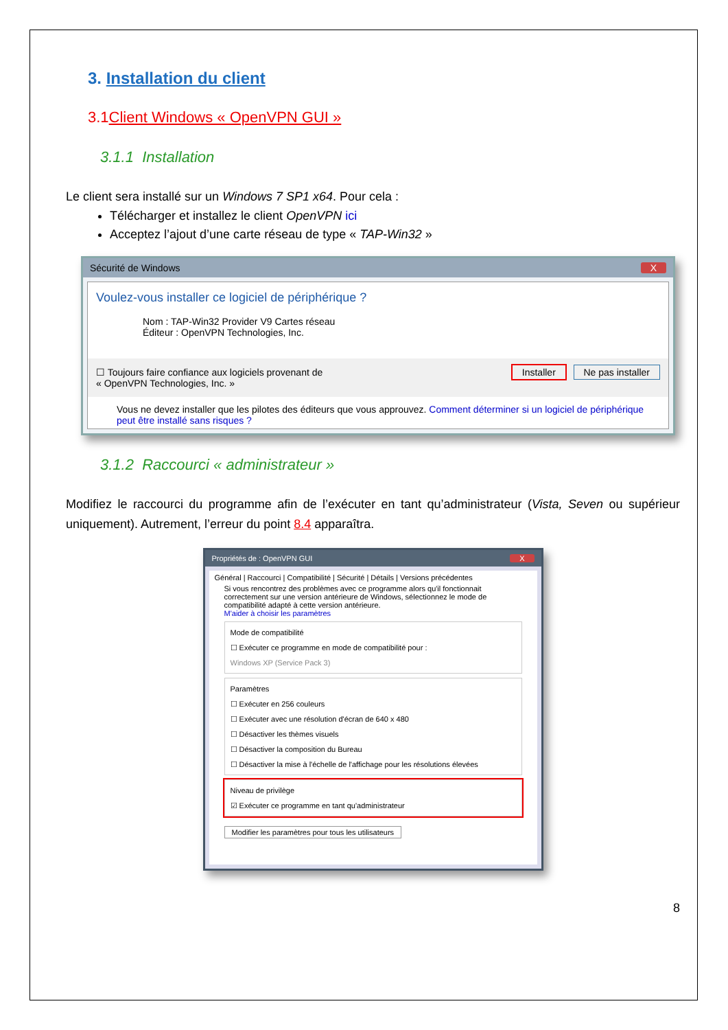3. Installation du client
3.1Client Windows « OpenVPN GUI »
3.1.1 Installation
Le client sera installé sur un Windows 7 SP1 x64. Pour cela :
Télécharger et installez le client OpenVPN ici
Acceptez l’ajout d’une carte réseau de type « TAP-Win32 »
Sécurité de Windows X
Voulez-vous installer ce logiciel de périphérique ?
Nom : TAP-Win32 Provider V9 Cartes réseau
Éditeur : OpenVPN Technologies, Inc.
☐ Toujours faire confiance aux logiciels provenant de
« OpenVPN Technologies, Inc. » Installer Ne pas installer
Vous ne devez installer que les pilotes des éditeurs que vous approuvez. Comment déterminer si un logiciel de périphérique peut être installé sans risques ?
3.1.2 Raccourci « administrateur »
Modifiez le raccourci du programme afin de l’exécuter en tant qu’administrateur (Vista, Seven ou supérieur uniquement). Autrement, l’erreur du point 8.4 apparaîtra.
Propriétés de : OpenVPN GUI X
Général | Raccourci | Compatibilité | Sécurité | Détails | Versions précédentes
Si vous rencontrez des problèmes avec ce programme alors qu'il fonctionnait correctement sur une version antérieure de Windows, sélectionnez le mode de compatibilité adapté à cette version antérieure.
M'aider à choisir les paramètres
Mode de compatibilité
☐ Exécuter ce programme en mode de compatibilité pour :
Windows XP (Service Pack 3)
Paramètres
☐ Exécuter en 256 couleurs
☐ Exécuter avec une résolution d'écran de 640 x 480
☐ Désactiver les thèmes visuels
☐ Désactiver la composition du Bureau
☐ Désactiver la mise à l'échelle de l'affichage pour les résolutions élevées
Niveau de privilège
☑ Exécuter ce programme en tant qu'administrateur
Modifier les paramètres pour tous les utilisateurs
8